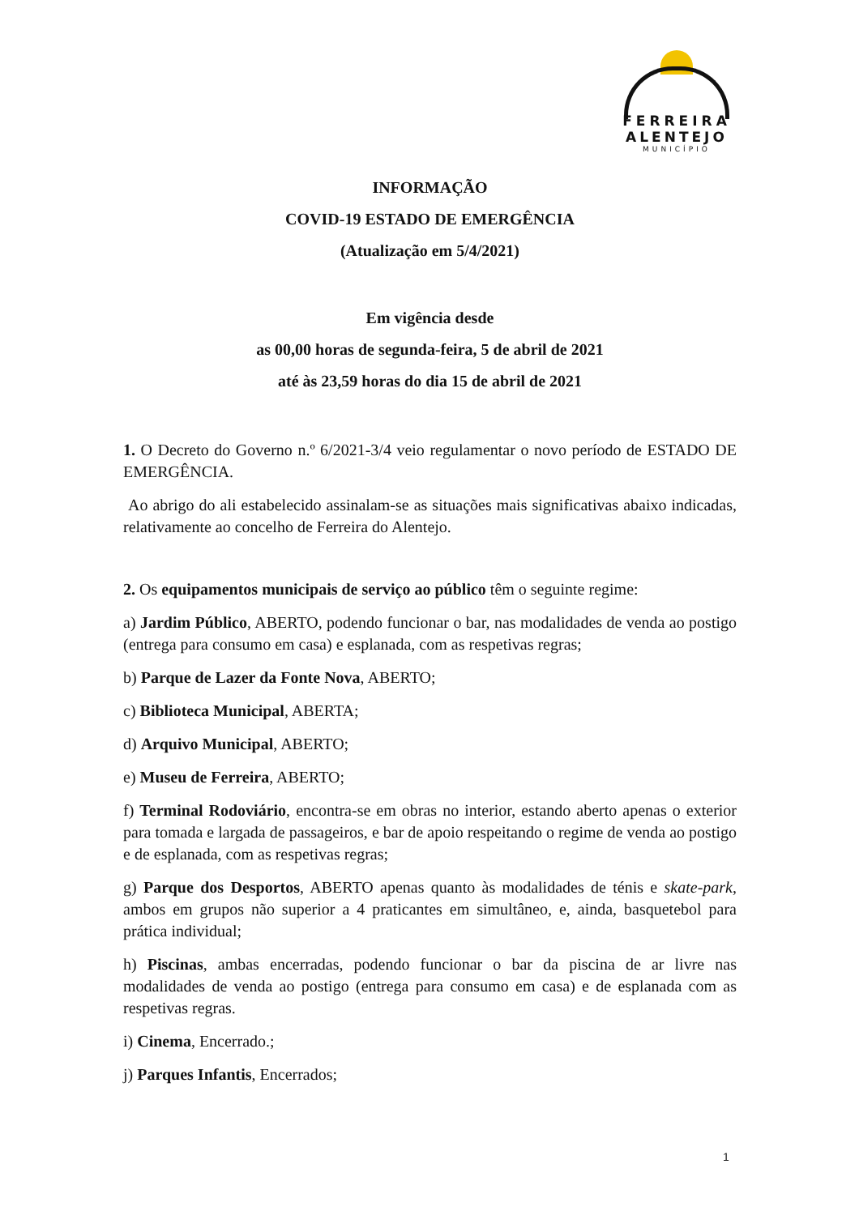FERREIRA
ALENTEJO
MUNICÍPIO
INFORMAÇÃO
COVID-19 ESTADO DE EMERGÊNCIA
(Atualização em 5/4/2021)
Em vigência desde
as 00,00 horas de segunda-feira, 5 de abril de 2021
até às 23,59 horas do dia 15 de abril de 2021
1. O Decreto do Governo n.º 6/2021-3/4 veio regulamentar o novo período de ESTADO DE EMERGÊNCIA.
Ao abrigo do ali estabelecido assinalam-se as situações mais significativas abaixo indicadas, relativamente ao concelho de Ferreira do Alentejo.
2. Os equipamentos municipais de serviço ao público têm o seguinte regime:
a) Jardim Público, ABERTO, podendo funcionar o bar, nas modalidades de venda ao postigo (entrega para consumo em casa) e esplanada, com as respetivas regras;
b) Parque de Lazer da Fonte Nova, ABERTO;
c) Biblioteca Municipal, ABERTA;
d) Arquivo Municipal, ABERTO;
e) Museu de Ferreira, ABERTO;
f) Terminal Rodoviário, encontra-se em obras no interior, estando aberto apenas o exterior para tomada e largada de passageiros, e bar de apoio respeitando o regime de venda ao postigo e de esplanada, com as respetivas regras;
g) Parque dos Desportos, ABERTO apenas quanto às modalidades de ténis e skate-park, ambos em grupos não superior a 4 praticantes em simultâneo, e, ainda, basquetebol para prática individual;
h) Piscinas, ambas encerradas, podendo funcionar o bar da piscina de ar livre nas modalidades de venda ao postigo (entrega para consumo em casa) e de esplanada com as respetivas regras.
i) Cinema, Encerrado.;
j) Parques Infantis, Encerrados;
1